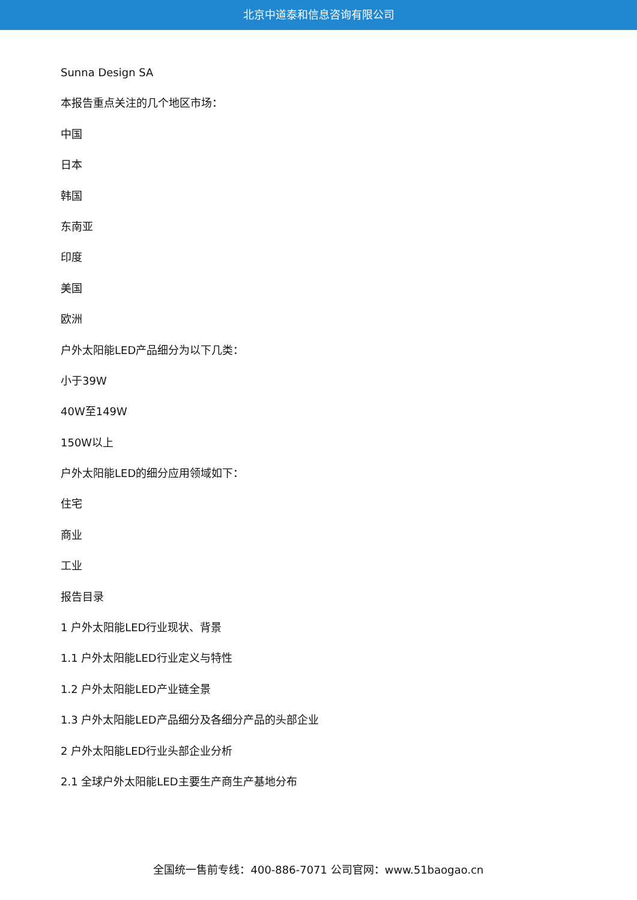北京中道泰和信息咨询有限公司
Sunna Design SA
本报告重点关注的几个地区市场：
中国
日本
韩国
东南亚
印度
美国
欧洲
户外太阳能LED产品细分为以下几类：
小于39W
40W至149W
150W以上
户外太阳能LED的细分应用领域如下：
住宅
商业
工业
报告目录
1 户外太阳能LED行业现状、背景
1.1 户外太阳能LED行业定义与特性
1.2 户外太阳能LED产业链全景
1.3 户外太阳能LED产品细分及各细分产品的头部企业
2 户外太阳能LED行业头部企业分析
2.1 全球户外太阳能LED主要生产商生产基地分布
全国统一售前专线：400-886-7071 公司官网：www.51baogao.cn